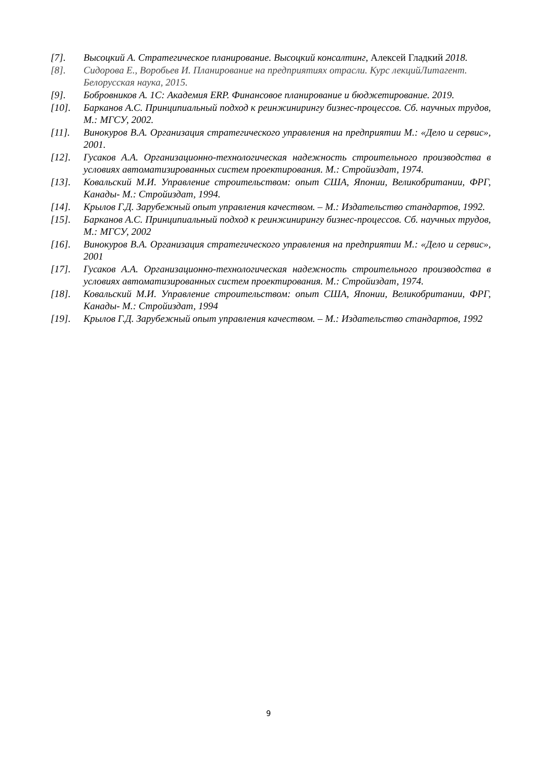[7]. Высоцкий А. Стратегическое планирование. Высоцкий консалтинг, Алексей Гладкий 2018.
[8]. Сидорова Е., Воробьев И. Планирование на предприятиях отрасли. Курс лекцийЛитагент. Белорусская наука, 2015.
[9]. Бобровников А. 1С: Академия ERP. Финансовое планирование и бюджетирование. 2019.
[10]. Барканов А.С. Принципиальный подход к реинжинирингу бизнес-процессов. Сб. научных трудов, М.: МГСУ, 2002.
[11]. Винокуров В.А. Организация стратегического управления на предприятии М.: «Дело и сервис», 2001.
[12]. Гусаков А.А. Организационно-технологическая надежность строительного производства в условиях автоматизированных систем проектирования. М.: Стройиздат, 1974.
[13]. Ковальский М.И. Управление строительством: опыт США, Японии, Великобритании, ФРГ, Канады- М.: Стройиздат, 1994.
[14]. Крылов Г.Д. Зарубежный опыт управления качеством. – М.: Издательство стандартов, 1992.
[15]. Барканов А.С. Принципиальный подход к реинжинирингу бизнес-процессов. Сб. научных трудов, М.: МГСУ, 2002
[16]. Винокуров В.А. Организация стратегического управления на предприятии М.: «Дело и сервис», 2001
[17]. Гусаков А.А. Организационно-технологическая надежность строительного производства в условиях автоматизированных систем проектирования. М.: Стройиздат, 1974.
[18]. Ковальский М.И. Управление строительством: опыт США, Японии, Великобритании, ФРГ, Канады- М.: Стройиздат, 1994
[19]. Крылов Г.Д. Зарубежный опыт управления качеством. – М.: Издательство стандартов, 1992
9